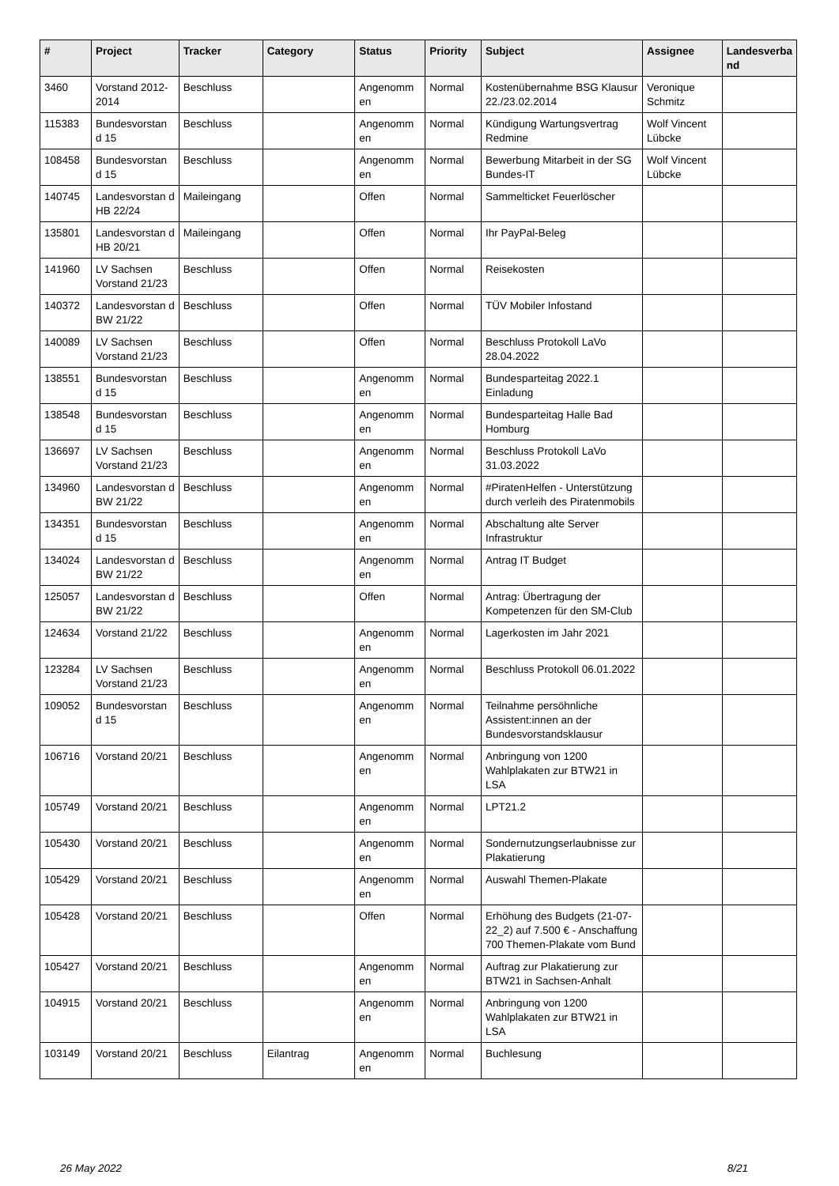| # | Project | Tracker | Category | Status | Priority | Subject | Assignee | Landesverba nd |
| --- | --- | --- | --- | --- | --- | --- | --- | --- |
| 3460 | Vorstand 2012-2014 | Beschluss | | Angenomm en | Normal | Kostenübernahme BSG Klausur 22./23.02.2014 | Veronique Schmitz | |
| 115383 | Bundesvorstan d 15 | Beschluss | | Angenomm en | Normal | Kündigung Wartungsvertrag Redmine | Wolf Vincent Lübcke | |
| 108458 | Bundesvorstan d 15 | Beschluss | | Angenomm en | Normal | Bewerbung Mitarbeit in der SG Bundes-IT | Wolf Vincent Lübcke | |
| 140745 | Landesvorstan d HB 22/24 | Maileingang | | Offen | Normal | Sammelticket Feuerlöscher | | |
| 135801 | Landesvorstan d HB 20/21 | Maileingang | | Offen | Normal | Ihr PayPal-Beleg | | |
| 141960 | LV Sachsen Vorstand 21/23 | Beschluss | | Offen | Normal | Reisekosten | | |
| 140372 | Landesvorstan d BW 21/22 | Beschluss | | Offen | Normal | TÜV Mobiler Infostand | | |
| 140089 | LV Sachsen Vorstand 21/23 | Beschluss | | Offen | Normal | Beschluss Protokoll LaVo 28.04.2022 | | |
| 138551 | Bundesvorstan d 15 | Beschluss | | Angenomm en | Normal | Bundesparteitag 2022.1 Einladung | | |
| 138548 | Bundesvorstan d 15 | Beschluss | | Angenomm en | Normal | Bundesparteitag Halle Bad Homburg | | |
| 136697 | LV Sachsen Vorstand 21/23 | Beschluss | | Angenomm en | Normal | Beschluss Protokoll LaVo 31.03.2022 | | |
| 134960 | Landesvorstan d BW 21/22 | Beschluss | | Angenomm en | Normal | #PiratenHelfen - Unterstützung durch verleih des Piratenmobils | | |
| 134351 | Bundesvorstan d 15 | Beschluss | | Angenomm en | Normal | Abschaltung alte Server Infrastruktur | | |
| 134024 | Landesvorstan d BW 21/22 | Beschluss | | Angenomm en | Normal | Antrag IT Budget | | |
| 125057 | Landesvorstan d BW 21/22 | Beschluss | | Offen | Normal | Antrag: Übertragung der Kompetenzen für den SM-Club | | |
| 124634 | Vorstand 21/22 | Beschluss | | Angenomm en | Normal | Lagerkosten im Jahr 2021 | | |
| 123284 | LV Sachsen Vorstand 21/23 | Beschluss | | Angenomm en | Normal | Beschluss Protokoll 06.01.2022 | | |
| 109052 | Bundesvorstan d 15 | Beschluss | | Angenomm en | Normal | Teilnahme persöhnliche Assistent:innen an der Bundesvorstandsklausur | | |
| 106716 | Vorstand 20/21 | Beschluss | | Angenomm en | Normal | Anbringung von 1200 Wahlplakaten zur BTW21 in LSA | | |
| 105749 | Vorstand 20/21 | Beschluss | | Angenomm en | Normal | LPT21.2 | | |
| 105430 | Vorstand 20/21 | Beschluss | | Angenomm en | Normal | Sondernutzungserlaubnisse zur Plakatierung | | |
| 105429 | Vorstand 20/21 | Beschluss | | Angenomm en | Normal | Auswahl Themen-Plakate | | |
| 105428 | Vorstand 20/21 | Beschluss | | Offen | Normal | Erhöhung des Budgets (21-07-22_2) auf 7.500 € - Anschaffung 700 Themen-Plakate vom Bund | | |
| 105427 | Vorstand 20/21 | Beschluss | | Angenomm en | Normal | Auftrag zur Plakatierung zur BTW21 in Sachsen-Anhalt | | |
| 104915 | Vorstand 20/21 | Beschluss | | Angenomm en | Normal | Anbringung von 1200 Wahlplakaten zur BTW21 in LSA | | |
| 103149 | Vorstand 20/21 | Beschluss | Eilantrag | Angenomm en | Normal | Buchlesung | | |
26 May 2022 8/21